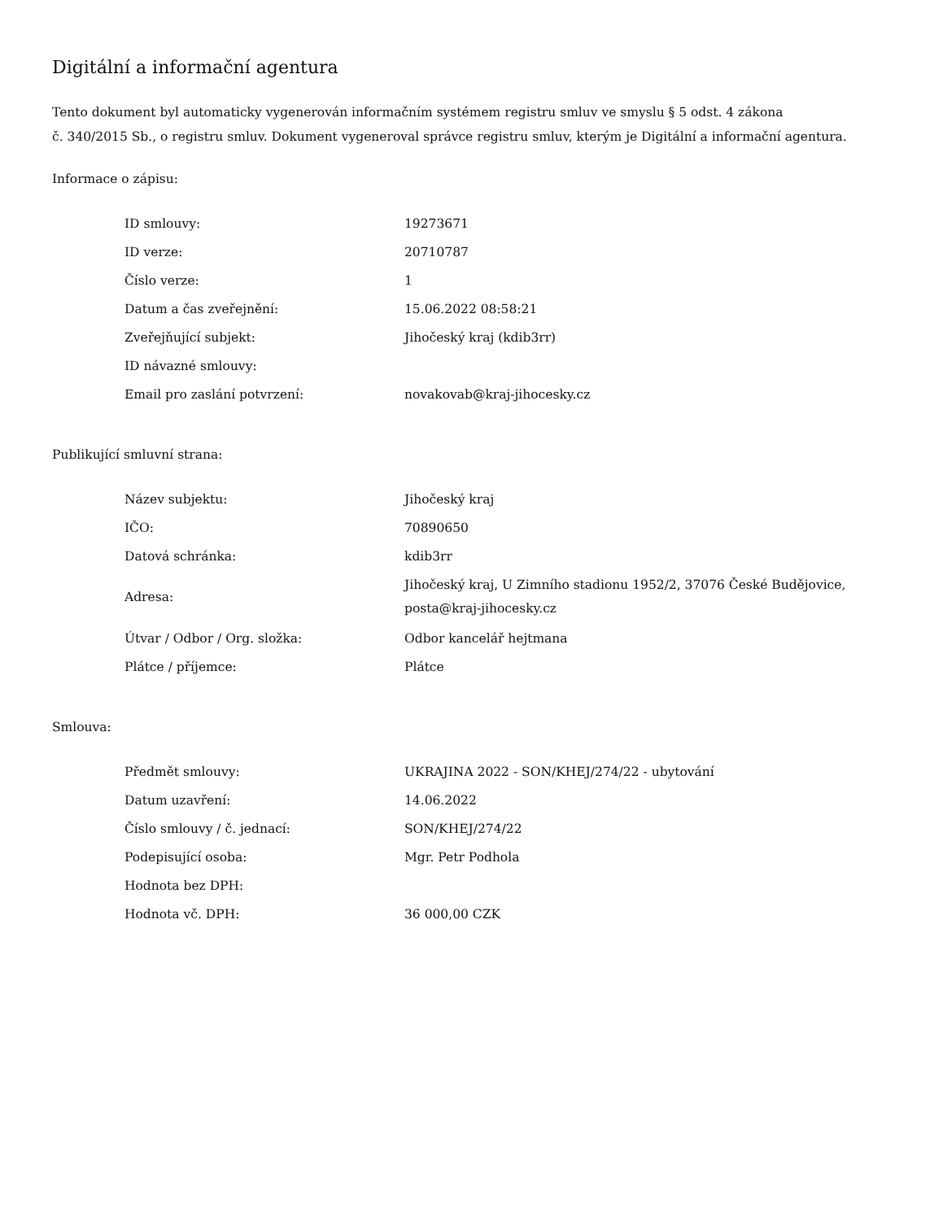Digitální a informační agentura
Tento dokument byl automaticky vygenerován informačním systémem registru smluv ve smyslu § 5 odst. 4 zákona
č. 340/2015 Sb., o registru smluv. Dokument vygeneroval správce registru smluv, kterým je Digitální a informační agentura.
Informace o zápisu:
| ID smlouvy: | 19273671 |
| ID verze: | 20710787 |
| Číslo verze: | 1 |
| Datum a čas zveřejnění: | 15.06.2022 08:58:21 |
| Zveřejňující subjekt: | Jihočeský kraj (kdib3rr) |
| ID návazné smlouvy: | |
| Email pro zaslání potvrzení: | novakovab@kraj-jihocesky.cz |
Publikující smluvní strana:
| Název subjektu: | Jihočeský kraj |
| IČO: | 70890650 |
| Datová schránka: | kdib3rr |
| Adresa: | Jihočeský kraj, U Zimního stadionu 1952/2, 37076 České Budějovice, posta@kraj-jihocesky.cz |
| Útvar / Odbor / Org. složka: | Odbor kancelář hejtmana |
| Plátce / příjemce: | Plátce |
Smlouva:
| Předmět smlouvy: | UKRAJINA 2022 - SON/KHEJ/274/22 - ubytování |
| Datum uzavření: | 14.06.2022 |
| Číslo smlouvy / č. jednací: | SON/KHEJ/274/22 |
| Podepisující osoba: | Mgr. Petr Podhola |
| Hodnota bez DPH: | |
| Hodnota vč. DPH: | 36 000,00 CZK |